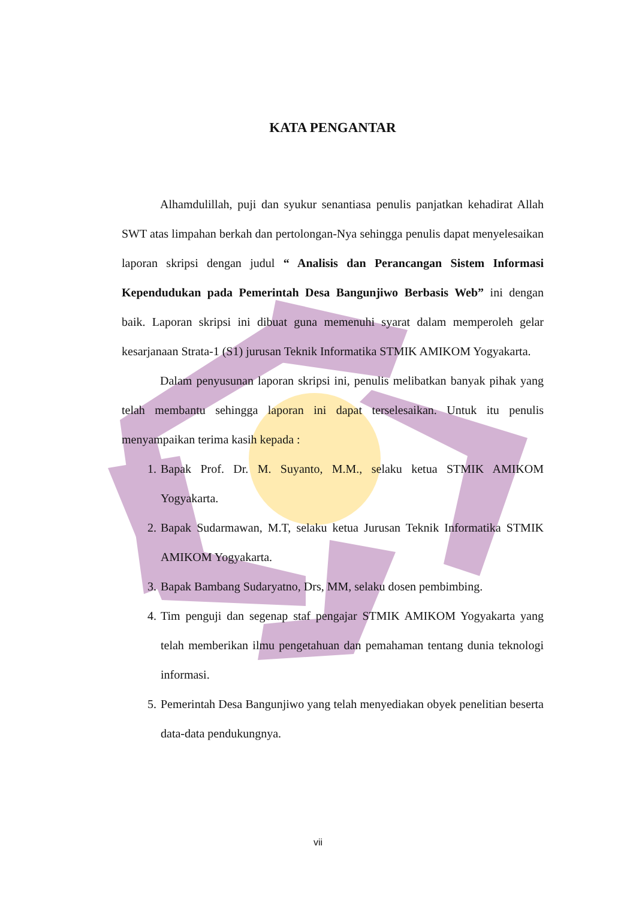KATA PENGANTAR
Alhamdulillah, puji dan syukur senantiasa penulis panjatkan kehadirat Allah SWT atas limpahan berkah dan pertolongan-Nya sehingga penulis dapat menyelesaikan laporan skripsi dengan judul “ Analisis dan Perancangan Sistem Informasi Kependudukan pada Pemerintah Desa Bangunjiwo Berbasis Web” ini dengan baik. Laporan skripsi ini dibuat guna memenuhi syarat dalam memperoleh gelar kesarjanaan Strata-1 (S1) jurusan Teknik Informatika STMIK AMIKOM Yogyakarta.
Dalam penyusunan laporan skripsi ini, penulis melibatkan banyak pihak yang telah membantu sehingga laporan ini dapat terselesaikan. Untuk itu penulis menyampaikan terima kasih kepada :
1. Bapak Prof. Dr. M. Suyanto, M.M., selaku ketua STMIK AMIKOM Yogyakarta.
2. Bapak Sudarmawan, M.T, selaku ketua Jurusan Teknik Informatika STMIK AMIKOM Yogyakarta.
3. Bapak Bambang Sudaryatno, Drs, MM, selaku dosen pembimbing.
4. Tim penguji dan segenap staf pengajar STMIK AMIKOM Yogyakarta yang telah memberikan ilmu pengetahuan dan pemahaman tentang dunia teknologi informasi.
5. Pemerintah Desa Bangunjiwo yang telah menyediakan obyek penelitian beserta data-data pendukungnya.
vii